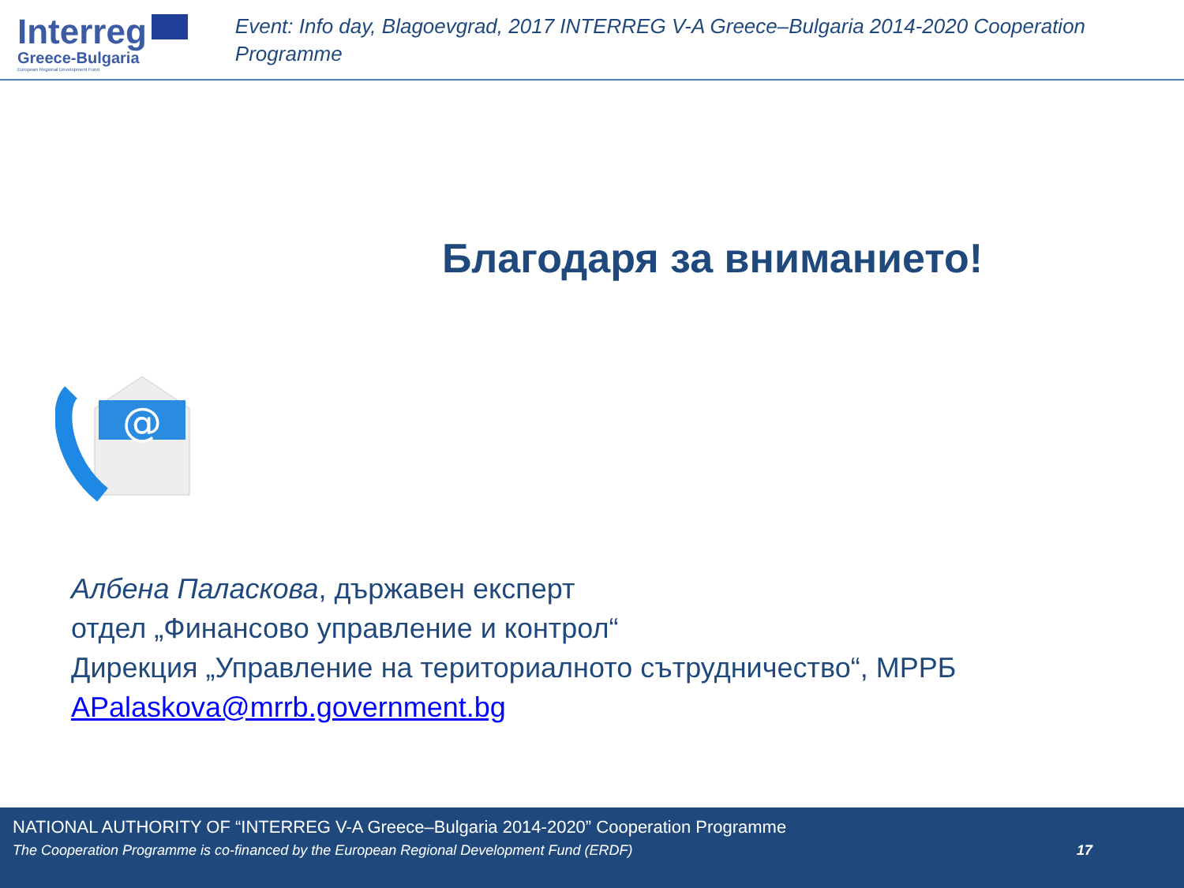Interreg
Greece-Bulgaria
European Regional Development Fund
Event: Info day, Blagoevgrad, 2017 INTERREG V-A Greece–Bulgaria 2014-2020 Cooperation Programme
Благодаря за вниманието!
@
Албена Паласкова, държавен експерт
отдел „Финансово управление и контрол“
Дирекция „Управление на териториалното сътрудничество“, МРРБ
APalaskova@mrrb.government.bg
NATIONAL AUTHORITY OF “INTERREG V-A Greece–Bulgaria 2014-2020” Cooperation Programme
The Cooperation Programme is co-financed by the European Regional Development Fund (ERDF) 17